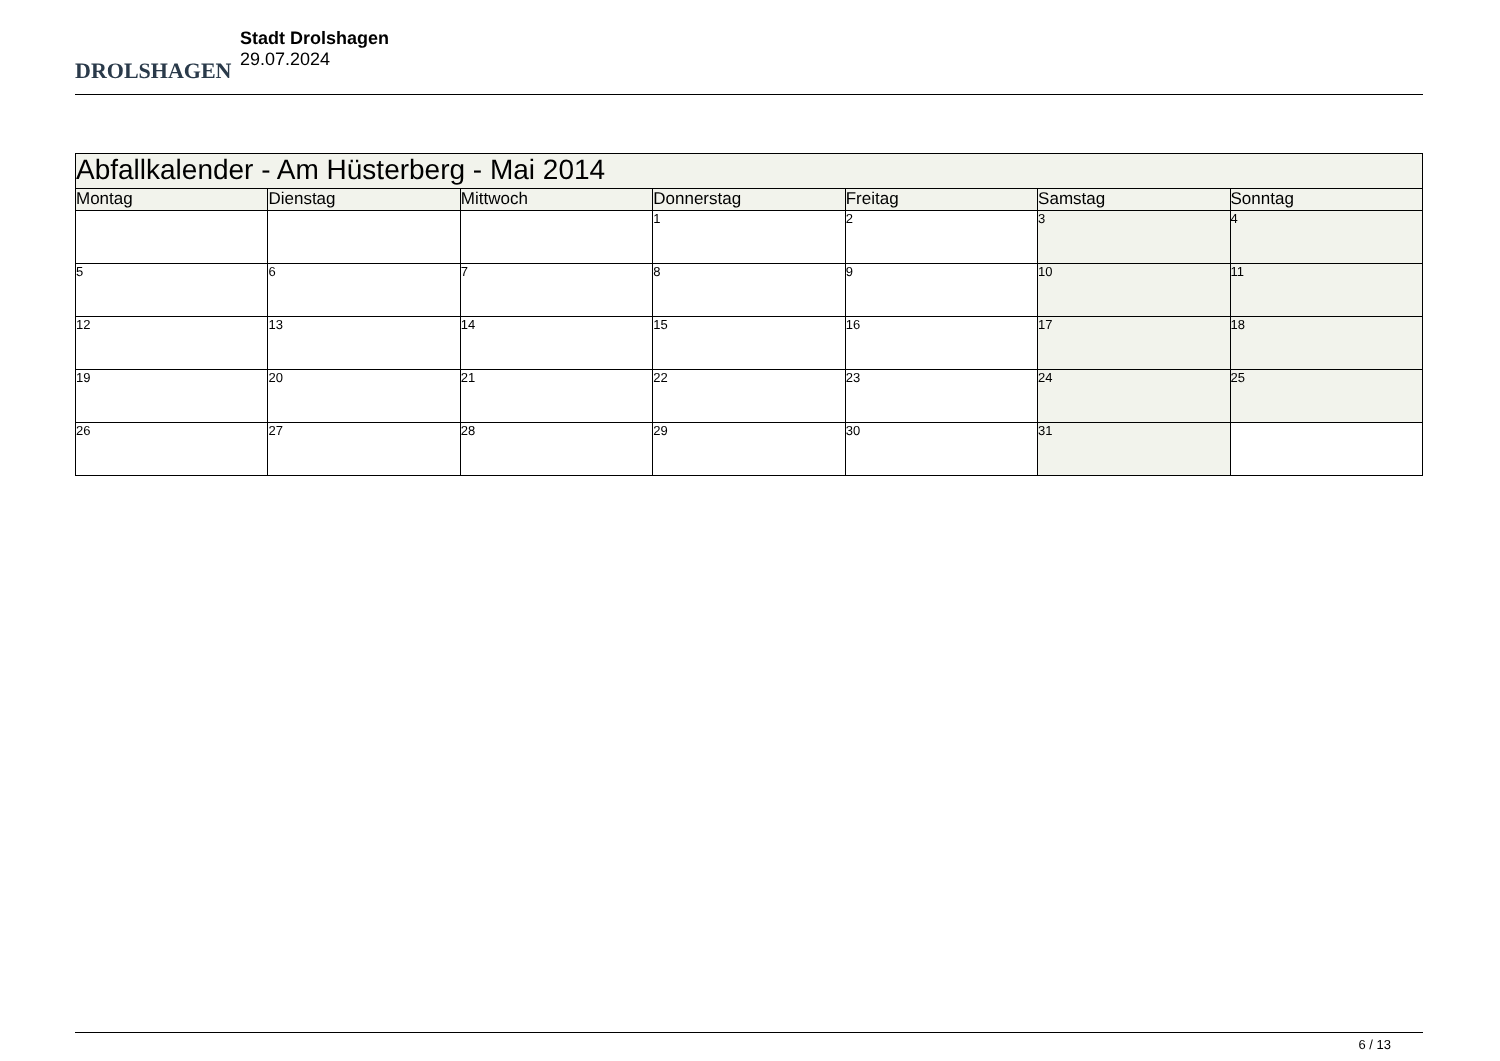DROLSHAGEN
Stadt Drolshagen
29.07.2024
| Abfallkalender - Am Hüsterberg - Mai 2014 | | | | | | |
| --- | --- | --- | --- | --- | --- | --- |
| Montag | Dienstag | Mittwoch | Donnerstag | Freitag | Samstag | Sonntag |
| | | | 1 | 2 | 3 | 4 |
| 5 | 6 | 7 | 8 | 9 | 10 | 11 |
| 12 | 13 | 14 | 15 | 16 | 17 | 18 |
| 19 | 20 | 21 | 22 | 23 | 24 | 25 |
| 26 | 27 | 28 | 29 | 30 | 31 | |
6 / 13